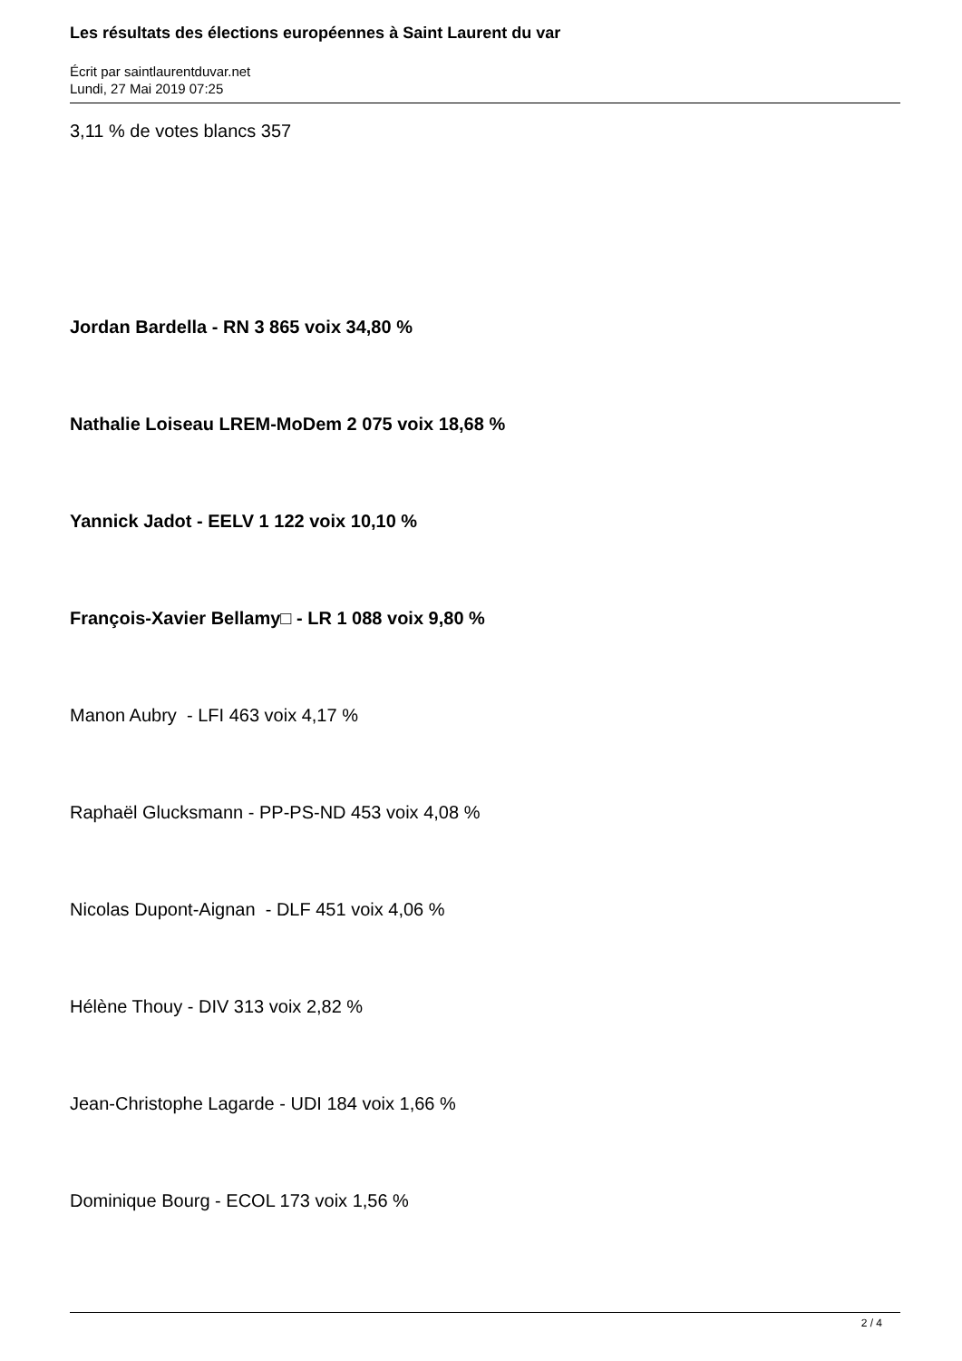Les résultats des élections européennes à Saint Laurent du var
Écrit par saintlaurentduvar.net
Lundi, 27 Mai 2019 07:25
3,11 % de votes blancs 357
Jordan Bardella - RN 3 865 voix 34,80 %
Nathalie Loiseau LREM-MoDem 2 075 voix 18,68 %
Yannick Jadot - EELV 1 122 voix 10,10 %
François-Xavier Bellamy□ - LR 1 088 voix 9,80 %
Manon Aubry - LFI 463 voix 4,17 %
Raphaël Glucksmann - PP-PS-ND 453 voix 4,08 %
Nicolas Dupont-Aignan - DLF 451 voix 4,06 %
Hélène Thouy - DIV 313 voix 2,82 %
Jean-Christophe Lagarde - UDI 184 voix 1,66 %
Dominique Bourg - ECOL 173 voix 1,56 %
2 / 4